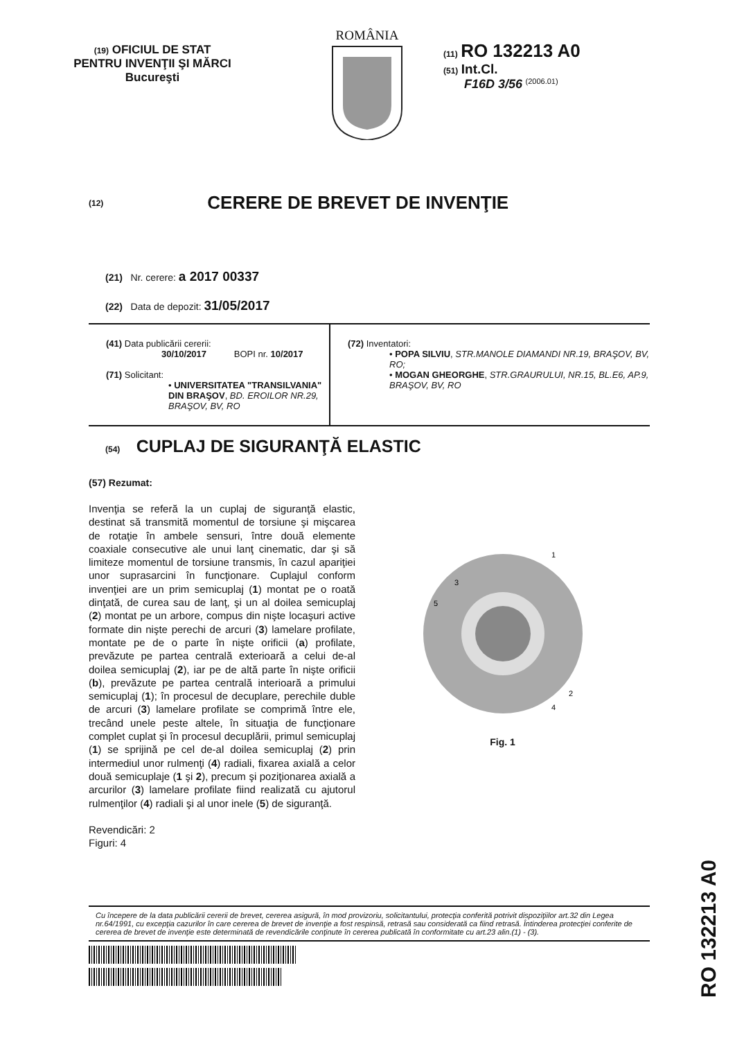(19) OFICIUL DE STAT
PENTRU INVENŢII ŞI MĂRCI
Bucureşti
ROMÂNIA
(11) RO 132213 A0
(51) Int.Cl.
F16D 3/56 <sup>(2006.01)</sup>
(12)
CERERE DE BREVET DE INVENŢIE
(21) Nr. cerere: a 2017 00337
(22) Data de depozit: 31/05/2017
(41) Data publicării cererii:
30/10/2017 BOPI nr. 10/2017
(71) Solicitant:
• UNIVERSITATEA "TRANSILVANIA" DIN BRAŞOV, BD. EROILOR NR.29, BRAŞOV, BV, RO
(72) Inventatori:
• POPA SILVIU, STR.MANOLE DIAMANDI NR.19, BRAŞOV, BV, RO;
• MOGAN GHEORGHE, STR.GRAURULUI, NR.15, BL.E6, AP.9, BRAŞOV, BV, RO
(54) CUPLAJ DE SIGURANŢĂ ELASTIC
(57) Rezumat:
Invenţia se referă la un cuplaj de siguranţă elastic, destinat să transmită momentul de torsiune şi mişcarea de rotaţie în ambele sensuri, între două elemente coaxiale consecutive ale unui lanţ cinematic, dar şi să limiteze momentul de torsiune transmis, în cazul apariţiei unor suprasarcini în funcţionare. Cuplajul conform invenţiei are un prim semicuplaj (1) montat pe o roată dinţată, de curea sau de lanţ, şi un al doilea semicuplaj (2) montat pe un arbore, compus din nişte locaşuri active formate din nişte perechi de arcuri (3) lamelare profilate, montate pe de o parte în nişte orificii (a) profilate, prevăzute pe partea centrală exterioară a celui de-al doilea semicuplaj (2), iar pe de altă parte în nişte orificii (b), prevăzute pe partea centrală interioară a primului semicuplaj (1); în procesul de decuplare, perechile duble de arcuri (3) lamelare profilate se comprimă între ele, trecând unele peste altele, în situaţia de funcţionare complet cuplat şi în procesul decuplării, primul semicuplaj (1) se sprijină pe cel de-al doilea semicuplaj (2) prin intermediul unor rulmenţi (4) radiali, fixarea axială a celor două semicuplaje (1 şi 2), precum şi poziţionarea axială a arcurilor (3) lamelare profilate fiind realizată cu ajutorul rulmenţilor (4) radiali şi al unor inele (5) de siguranţă.
Revendicări: 2
Figuri: 4
1
3
5
2
4
Fig. 1
Cu începere de la data publicării cererii de brevet, cererea asigură, în mod provizoriu, solicitantului, protecţia conferită potrivit dispoziţiilor art.32 din Legea nr.64/1991, cu excepţia cazurilor în care cererea de brevet de invenţie a fost respinsă, retrasă sau considerată ca fiind retrasă. Întinderea protecţiei conferite de cererea de brevet de invenţie este determinată de revendicările conţinute în cererea publicată în conformitate cu art.23 alin.(1) - (3).
RO 132213 A0